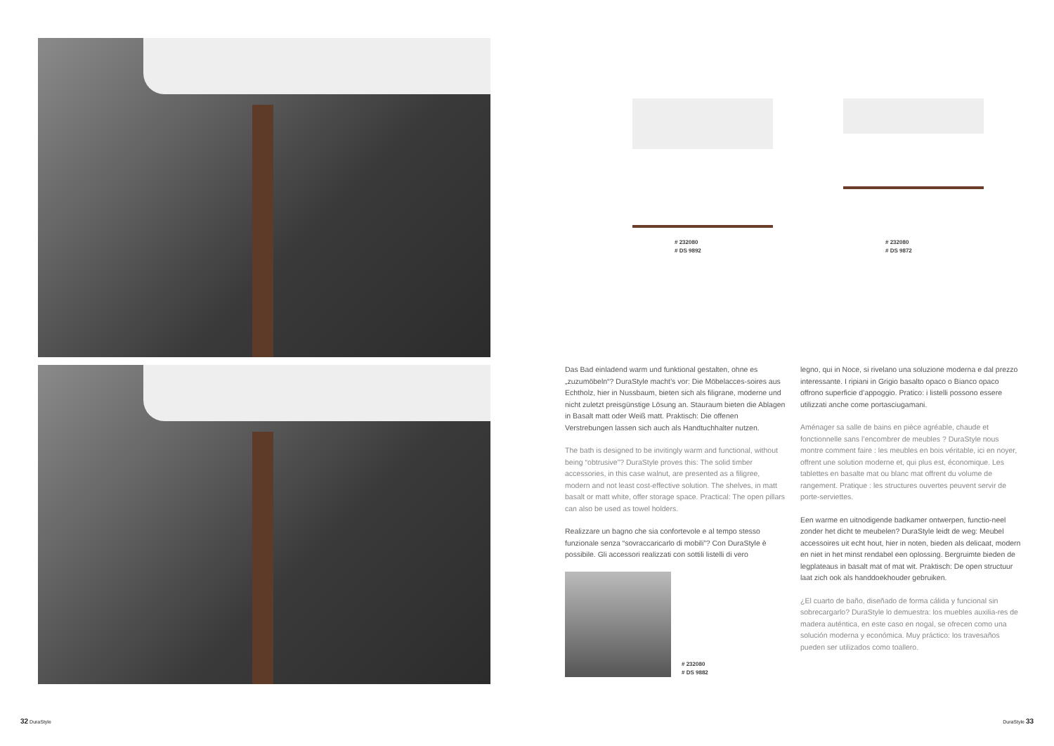# 232080
# DS 9892
# 232080
# DS 9872
Das Bad einladend warm und funktional gestalten, ohne es „zuzumöbeln“? DuraStyle macht’s vor: Die Möbelacces-soires aus Echtholz, hier in Nussbaum, bieten sich als filigrane, moderne und nicht zuletzt preisgünstige Lösung an. Stauraum bieten die Ablagen in Basalt matt oder Weiß matt. Praktisch: Die offenen Verstrebungen lassen sich auch als Handtuchhalter nutzen.
The bath is designed to be invitingly warm and functional, without being “obtrusive”? DuraStyle proves this: The solid timber accessories, in this case walnut, are presented as a filigree, modern and not least cost-effective solution. The shelves, in matt basalt or matt white, offer storage space. Practical: The open pillars can also be used as towel holders.
Realizzare un bagno che sia confortevole e al tempo stesso funzionale senza “sovraccaricarlo di mobili”? Con DuraStyle è possibile. Gli accessori realizzati con sottili listelli di vero
# 232080
# DS 9882
legno, qui in Noce, si rivelano una soluzione moderna e dal prezzo interessante. I ripiani in Grigio basalto opaco o Bianco opaco offrono superficie d’appoggio. Pratico: i listelli possono essere utilizzati anche come portasciugamani.
Aménager sa salle de bains en pièce agréable, chaude et fonctionnelle sans l’encombrer de meubles ? DuraStyle nous montre comment faire : les meubles en bois véritable, ici en noyer, offrent une solution moderne et, qui plus est, économique. Les tablettes en basalte mat ou blanc mat offrent du volume de rangement. Pratique : les structures ouvertes peuvent servir de porte-serviettes.
Een warme en uitnodigende badkamer ontwerpen, functio-neel zonder het dicht te meubelen? DuraStyle leidt de weg: Meubel accessoires uit echt hout, hier in noten, bieden als delicaat, modern en niet in het minst rendabel een oplossing. Bergruimte bieden de legplateaus in basalt mat of mat wit. Praktisch: De open structuur laat zich ook als handdoekhouder gebruiken.
¿El cuarto de baño, diseñado de forma cálida y funcional sin sobrecargarlo? DuraStyle lo demuestra: los muebles auxilia-res de madera auténtica, en este caso en nogal, se ofrecen como una solución moderna y económica. Muy práctico: los travesaños pueden ser utilizados como toallero.
32 DuraStyle DuraStyle 33